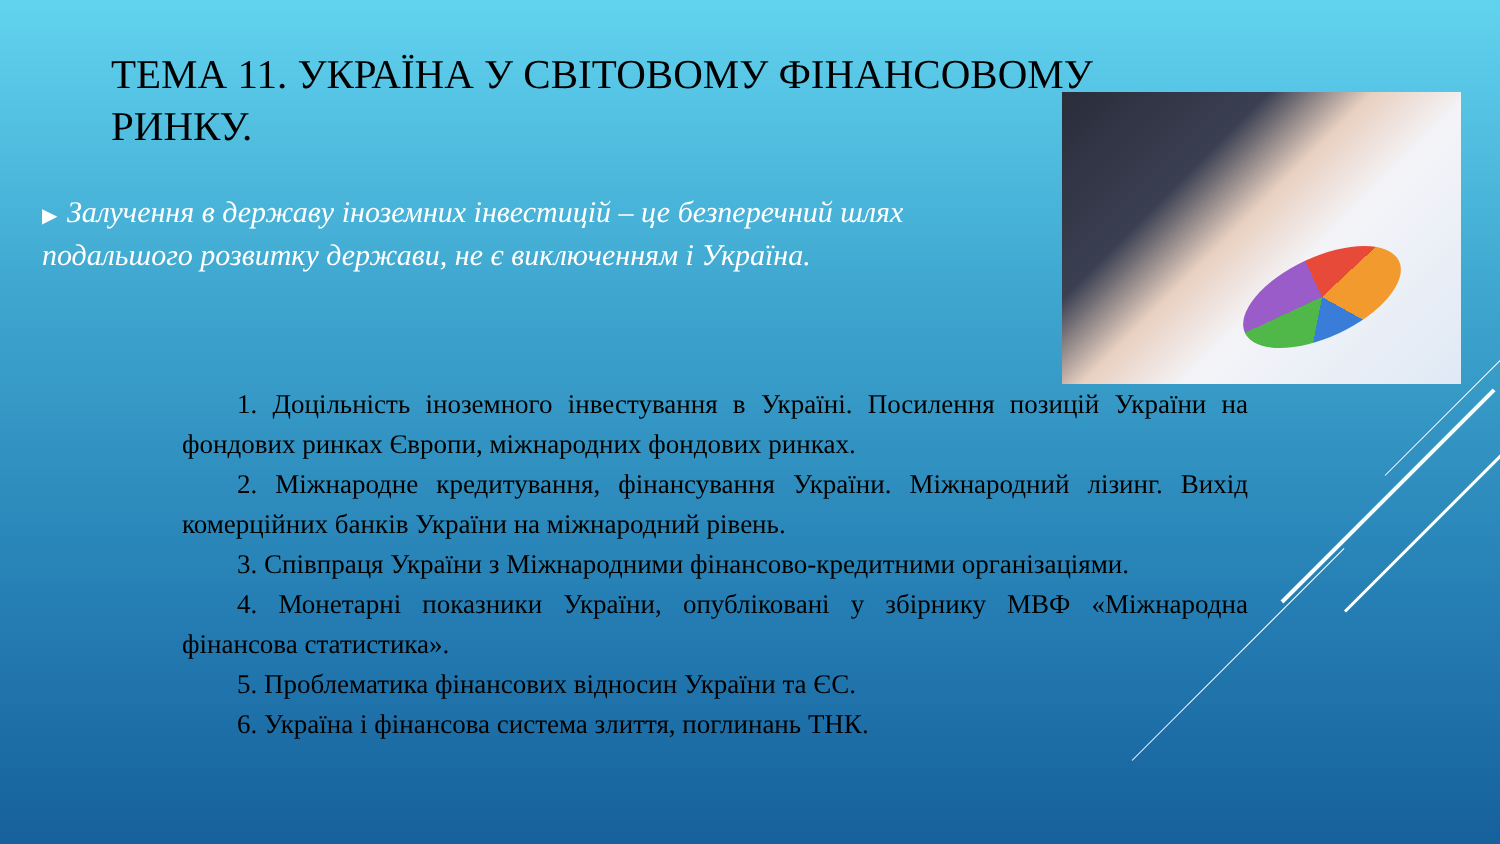ТЕМА 11. УКРАЇНА У СВІТОВОМУ ФІНАНСОВОМУ РИНКУ.
▶ Залучення в державу іноземних інвестицій – це безперечний шлях подальшого розвитку держави, не є виключенням і Україна.
1. Доцільність іноземного інвестування в Україні. Посилення позицій України на фондових ринках Європи, міжнародних фондових ринках.
2. Міжнародне кредитування, фінансування України. Міжнародний лізинг. Вихід комерційних банків України на міжнародний рівень.
3. Співпраця України з Міжнародними фінансово-кредитними організаціями.
4. Монетарні показники України, опубліковані у збірнику МВФ «Міжнародна фінансова статистика».
5. Проблематика фінансових відносин України та ЄС.
6. Україна і фінансова система злиття, поглинань ТНК.